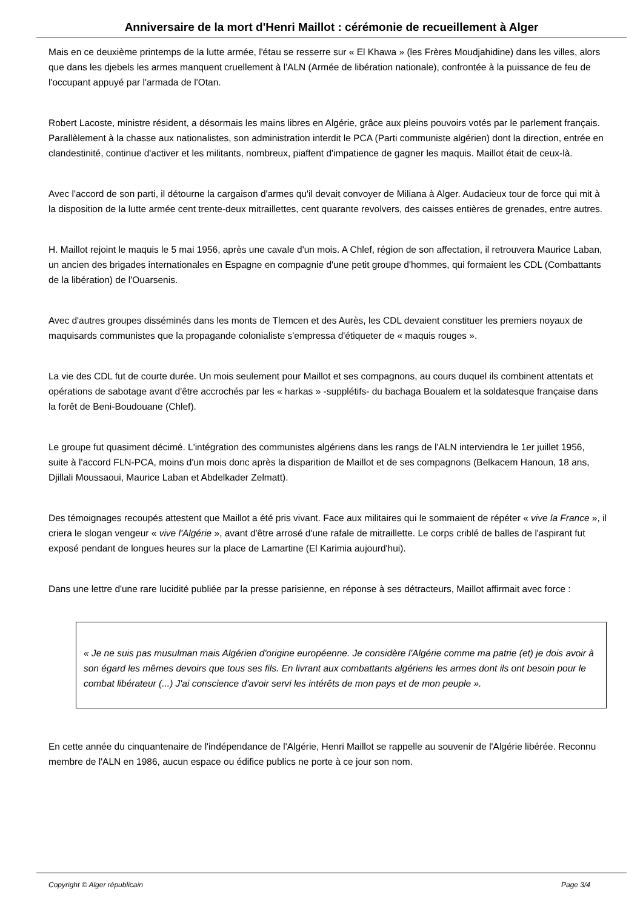Anniversaire de la mort d'Henri Maillot : cérémonie de recueillement à Alger
Mais en ce deuxième printemps de la lutte armée, l'étau se resserre sur « El Khawa » (les Frères Moudjahidine) dans les villes, alors que dans les djebels les armes manquent cruellement à l'ALN (Armée de libération nationale), confrontée à la puissance de feu de l'occupant appuyé par l'armada de l'Otan.
Robert Lacoste, ministre résident, a désormais les mains libres en Algérie, grâce aux pleins pouvoirs votés par le parlement français. Parallèlement à la chasse aux nationalistes, son administration interdit le PCA (Parti communiste algérien) dont la direction, entrée en clandestinité, continue d'activer et les militants, nombreux, piaffent d'impatience de gagner les maquis. Maillot était de ceux-là.
Avec l'accord de son parti, il détourne la cargaison d'armes qu'il devait convoyer de Miliana à Alger. Audacieux tour de force qui mit à la disposition de la lutte armée cent trente-deux mitraillettes, cent quarante revolvers, des caisses entières de grenades, entre autres.
H. Maillot rejoint le maquis le 5 mai 1956, après une cavale d'un mois. A Chlef, région de son affectation, il retrouvera Maurice Laban, un ancien des brigades internationales en Espagne en compagnie d'une petit groupe d'hommes, qui formaient les CDL (Combattants de la libération) de l'Ouarsenis.
Avec d'autres groupes disséminés dans les monts de Tlemcen et des Aurès, les CDL devaient constituer les premiers noyaux de maquisards communistes que la propagande colonialiste s'empressa d'étiqueter de « maquis rouges ».
La vie des CDL fut de courte durée. Un mois seulement pour Maillot et ses compagnons, au cours duquel ils combinent attentats et opérations de sabotage avant d'être accrochés par les « harkas » -supplétifs- du bachaga Boualem et la soldatesque française dans la forêt de Beni-Boudouane (Chlef).
Le groupe fut quasiment décimé. L'intégration des communistes algériens dans les rangs de l'ALN interviendra le 1er juillet 1956, suite à l'accord FLN-PCA, moins d'un mois donc après la disparition de Maillot et de ses compagnons (Belkacem Hanoun, 18 ans, Djillali Moussaoui, Maurice Laban et Abdelkader Zelmatt).
Des témoignages recoupés attestent que Maillot a été pris vivant. Face aux militaires qui le sommaient de répéter « vive la France », il criera le slogan vengeur « vive l'Algérie », avant d'être arrosé d'une rafale de mitraillette. Le corps criblé de balles de l'aspirant fut exposé pendant de longues heures sur la place de Lamartine (El Karimia aujourd'hui).
Dans une lettre d'une rare lucidité publiée par la presse parisienne, en réponse à ses détracteurs, Maillot affirmait avec force :
« Je ne suis pas musulman mais Algérien d'origine européenne. Je considère l'Algérie comme ma patrie (et) je dois avoir à son égard les mêmes devoirs que tous ses fils. En livrant aux combattants algériens les armes dont ils ont besoin pour le combat libérateur (...) J'ai conscience d'avoir servi les intérêts de mon pays et de mon peuple ».
En cette année du cinquantenaire de l'indépendance de l'Algérie, Henri Maillot se rappelle au souvenir de l'Algérie libérée. Reconnu membre de l'ALN en 1986, aucun espace ou édifice publics ne porte à ce jour son nom.
Copyright © Alger républicain Page 3/4